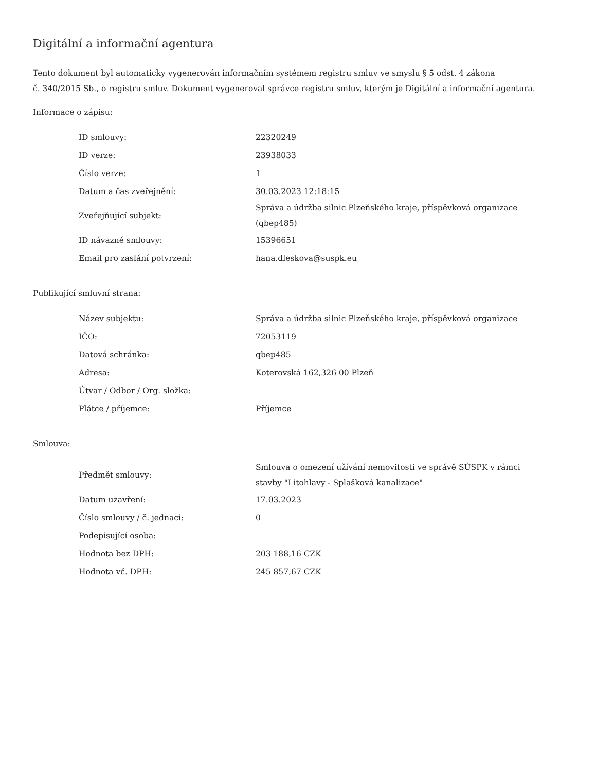Digitální a informační agentura
Tento dokument byl automaticky vygenerován informačním systémem registru smluv ve smyslu § 5 odst. 4 zákona
č. 340/2015 Sb., o registru smluv. Dokument vygeneroval správce registru smluv, kterým je Digitální a informační agentura.
Informace o zápisu:
| ID smlouvy: | 22320249 |
| ID verze: | 23938033 |
| Číslo verze: | 1 |
| Datum a čas zveřejnění: | 30.03.2023 12:18:15 |
| Zveřejňující subjekt: | Správa a údržba silnic Plzeňského kraje, příspěvková organizace (qbep485) |
| ID návazné smlouvy: | 15396651 |
| Email pro zaslání potvrzení: | hana.dleskova@suspk.eu |
Publikující smluvní strana:
| Název subjektu: | Správa a údržba silnic Plzeňského kraje, příspěvková organizace |
| IČO: | 72053119 |
| Datová schránka: | qbep485 |
| Adresa: | Koterovská 162,326 00 Plzeň |
| Útvar / Odbor / Org. složka: | |
| Plátce / příjemce: | Příjemce |
Smlouva:
| Předmět smlouvy: | Smlouva o omezení užívání nemovitosti ve správě SÚSPK v rámci stavby "Litohlavy - Splašková kanalizace" |
| Datum uzavření: | 17.03.2023 |
| Číslo smlouvy / č. jednací: | 0 |
| Podepisující osoba: | |
| Hodnota bez DPH: | 203 188,16 CZK |
| Hodnota vč. DPH: | 245 857,67 CZK |